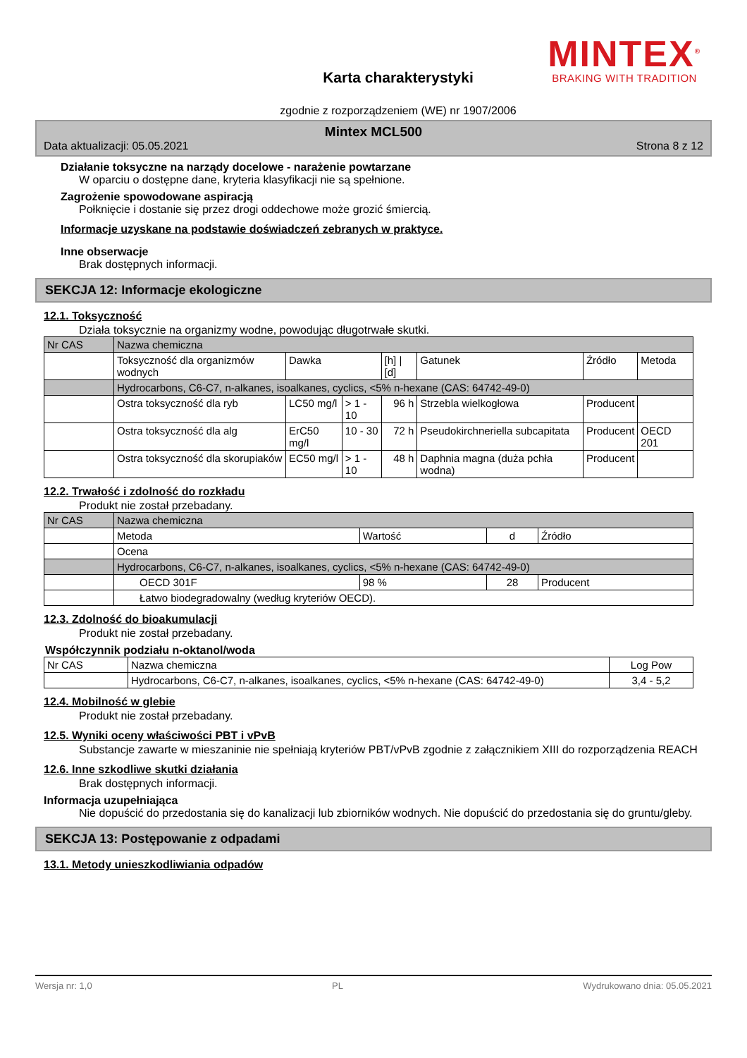MINTEX<sup>®</sup>
BRAKING WITH TRADITION
Karta charakterystyki
zgodnie z rozporządzeniem (WE) nr 1907/2006
Mintex MCL500
Data aktualizacji: 05.05.2021 Strona 8 z 12
Działanie toksyczne na narządy docelowe - narażenie powtarzane
W oparciu o dostępne dane, kryteria klasyfikacji nie są spełnione.
Zagrożenie spowodowane aspiracją
Połknięcie i dostanie się przez drogi oddechowe może grozić śmiercią.
Informacje uzyskane na podstawie doświadczeń zebranych w praktyce.
Inne obserwacje
Brak dostępnych informacji.
SEKCJA 12: Informacje ekologiczne
12.1. Toksyczność
Działa toksycznie na organizmy wodne, powodując długotrwałe skutki.
| Nr CAS | Nazwa chemiczna | | | | | | |
| --- | --- | --- | --- | --- | --- | --- | --- |
| | Toksyczność dla organizmów wodnych | Dawka | | [h] / [d] | Gatunek | Źródło | Metoda |
| | Hydrocarbons, C6-C7, n-alkanes, isoalkanes, cyclics, <5% n-hexane (CAS: 64742-49-0) | | | | | | |
| | Ostra toksyczność dla ryb | LC50 mg/l | > 1 - 10 | 96 h | Strzebla wielkogłowa | Producent | |
| | Ostra toksyczność dla alg | ErC50 mg/l | 10 - 30 | 72 h | Pseudokirchneriella subcapitata | Producent | OECD 201 |
| | Ostra toksyczność dla skorupiaków | EC50 mg/l | > 1 - 10 | 48 h | Daphnia magna (duża pchła wodna) | Producent | |
12.2. Trwałość i zdolność do rozkładu
Produkt nie został przebadany.
| Nr CAS | Nazwa chemiczna | | | |
| --- | --- | --- | --- | --- |
| | Metoda | Wartość | d | Źródło |
| | Ocena | | | |
| | Hydrocarbons, C6-C7, n-alkanes, isoalkanes, cyclics, <5% n-hexane (CAS: 64742-49-0) | | | |
| | OECD 301F | 98 % | 28 | Producent |
| | Łatwo biodegradowalny (według kryteriów OECD). | | | |
12.3. Zdolność do bioakumulacji
Produkt nie został przebadany.
Współczynnik podziału n-oktanol/woda
| Nr CAS | Nazwa chemiczna | Log Pow |
| --- | --- | --- |
| | Hydrocarbons, C6-C7, n-alkanes, isoalkanes, cyclics, <5% n-hexane (CAS: 64742-49-0) | 3,4 - 5,2 |
12.4. Mobilność w glebie
Produkt nie został przebadany.
12.5. Wyniki oceny właściwości PBT i vPvB
Substancje zawarte w mieszaninie nie spełniają kryteriów PBT/vPvB zgodnie z załącznikiem XIII do rozporządzenia REACH
12.6. Inne szkodliwe skutki działania
Brak dostępnych informacji.
Informacja uzupełniająca
Nie dopuścić do przedostania się do kanalizacji lub zbiorników wodnych. Nie dopuścić do przedostania się do gruntu/gleby.
SEKCJA 13: Postępowanie z odpadami
13.1. Metody unieszkodliwiania odpadów
Wersja nr: 1,0 PL Wydrukowano dnia: 05.05.2021